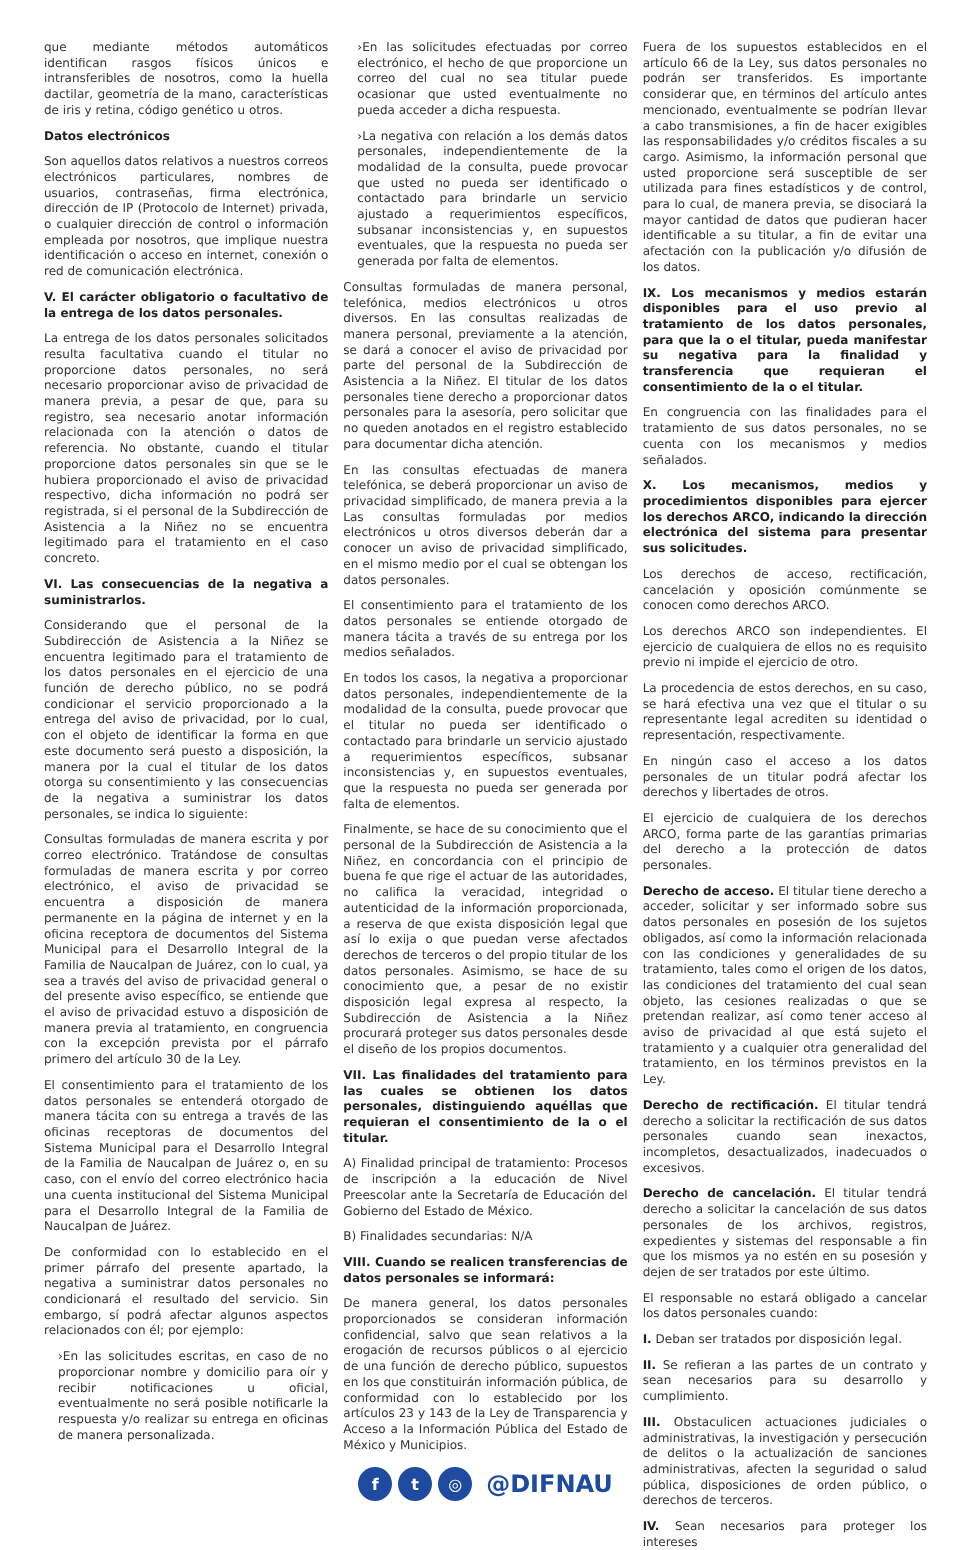que mediante métodos automáticos identifican rasgos físicos únicos e intransferibles de nosotros, como la huella dactilar, geometría de la mano, características de iris y retina, código genético u otros.
Datos electrónicos
Son aquellos datos relativos a nuestros correos electrónicos particulares, nombres de usuarios, contraseñas, firma electrónica, dirección de IP (Protocolo de Internet) privada, o cualquier dirección de control o información empleada por nosotros, que implique nuestra identificación o acceso en internet, conexión o red de comunicación electrónica.
V. El carácter obligatorio o facultativo de la entrega de los datos personales.
La entrega de los datos personales solicitados resulta facultativa cuando el titular no proporcione datos personales, no será necesario proporcionar aviso de privacidad de manera previa, a pesar de que, para su registro, sea necesario anotar información relacionada con la atención o datos de referencia. No obstante, cuando el titular proporcione datos personales sin que se le hubiera proporcionado el aviso de privacidad respectivo, dicha información no podrá ser registrada, si el personal de la Subdirección de Asistencia a la Niñez no se encuentra legitimado para el tratamiento en el caso concreto.
VI. Las consecuencias de la negativa a suministrarlos.
Considerando que el personal de la Subdirección de Asistencia a la Niñez se encuentra legitimado para el tratamiento de los datos personales en el ejercicio de una función de derecho público, no se podrá condicionar el servicio proporcionado a la entrega del aviso de privacidad, por lo cual, con el objeto de identificar la forma en que este documento será puesto a disposición, la manera por la cual el titular de los datos otorga su consentimiento y las consecuencias de la negativa a suministrar los datos personales, se indica lo siguiente:
Consultas formuladas de manera escrita y por correo electrónico. Tratándose de consultas formuladas de manera escrita y por correo electrónico, el aviso de privacidad se encuentra a disposición de manera permanente en la página de internet y en la oficina receptora de documentos del Sistema Municipal para el Desarrollo Integral de la Familia de Naucalpan de Juárez, con lo cual, ya sea a través del aviso de privacidad general o del presente aviso específico, se entiende que el aviso de privacidad estuvo a disposición de manera previa al tratamiento, en congruencia con la excepción prevista por el párrafo primero del artículo 30 de la Ley.
El consentimiento para el tratamiento de los datos personales se entenderá otorgado de manera tácita con su entrega a través de las oficinas receptoras de documentos del Sistema Municipal para el Desarrollo Integral de la Familia de Naucalpan de Juárez o, en su caso, con el envío del correo electrónico hacia una cuenta institucional del Sistema Municipal para el Desarrollo Integral de la Familia de Naucalpan de Juárez.
De conformidad con lo establecido en el primer párrafo del presente apartado, la negativa a suministrar datos personales no condicionará el resultado del servicio. Sin embargo, sí podrá afectar algunos aspectos relacionados con él; por ejemplo:
›En las solicitudes escritas, en caso de no proporcionar nombre y domicilio para oír y recibir notificaciones u oficial, eventualmente no será posible notificarle la respuesta y/o realizar su entrega en oficinas de manera personalizada.
›En las solicitudes efectuadas por correo electrónico, el hecho de que proporcione un correo del cual no sea titular puede ocasionar que usted eventualmente no pueda acceder a dicha respuesta.
›La negativa con relación a los demás datos personales, independientemente de la modalidad de la consulta, puede provocar que usted no pueda ser identificado o contactado para brindarle un servicio ajustado a requerimientos específicos, subsanar inconsistencias y, en supuestos eventuales, que la respuesta no pueda ser generada por falta de elementos.
Consultas formuladas de manera personal, telefónica, medios electrónicos u otros diversos. En las consultas realizadas de manera personal, previamente a la atención, se dará a conocer el aviso de privacidad por parte del personal de la Subdirección de Asistencia a la Niñez. El titular de los datos personales tiene derecho a proporcionar datos personales para la asesoría, pero solicitar que no queden anotados en el registro establecido para documentar dicha atención.
En las consultas efectuadas de manera telefónica, se deberá proporcionar un aviso de privacidad simplificado, de manera previa a la Las consultas formuladas por medios electrónicos u otros diversos deberán dar a conocer un aviso de privacidad simplificado, en el mismo medio por el cual se obtengan los datos personales.
El consentimiento para el tratamiento de los datos personales se entiende otorgado de manera tácita a través de su entrega por los medios señalados.
En todos los casos, la negativa a proporcionar datos personales, independientemente de la modalidad de la consulta, puede provocar que el titular no pueda ser identificado o contactado para brindarle un servicio ajustado a requerimientos específicos, subsanar inconsistencias y, en supuestos eventuales, que la respuesta no pueda ser generada por falta de elementos.
Finalmente, se hace de su conocimiento que el personal de la Subdirección de Asistencia a la Niñez, en concordancia con el principio de buena fe que rige el actuar de las autoridades, no califica la veracidad, integridad o autenticidad de la información proporcionada, a reserva de que exista disposición legal que así lo exija o que puedan verse afectados derechos de terceros o del propio titular de los datos personales. Asimismo, se hace de su conocimiento que, a pesar de no existir disposición legal expresa al respecto, la Subdirección de Asistencia a la Niñez procurará proteger sus datos personales desde el diseño de los propios documentos.
VII. Las finalidades del tratamiento para las cuales se obtienen los datos personales, distinguiendo aquéllas que requieran el consentimiento de la o el titular.
A) Finalidad principal de tratamiento: Procesos de inscripción a la educación de Nivel Preescolar ante la Secretaría de Educación del Gobierno del Estado de México.
B) Finalidades secundarias: N/A
VIII. Cuando se realicen transferencias de datos personales se informará:
De manera general, los datos personales proporcionados se consideran información confidencial, salvo que sean relativos a la erogación de recursos públicos o al ejercicio de una función de derecho público, supuestos en los que constituirán información pública, de conformidad con lo establecido por los artículos 23 y 143 de la Ley de Transparencia y Acceso a la Información Pública del Estado de México y Municipios.
ft ◎ @DIFNAU
Fuera de los supuestos establecidos en el artículo 66 de la Ley, sus datos personales no podrán ser transferidos. Es importante considerar que, en términos del artículo antes mencionado, eventualmente se podrían llevar a cabo transmisiones, a fin de hacer exigibles las responsabilidades y/o créditos fiscales a su cargo. Asimismo, la información personal que usted proporcione será susceptible de ser utilizada para fines estadísticos y de control, para lo cual, de manera previa, se disociará la mayor cantidad de datos que pudieran hacer identificable a su titular, a fin de evitar una afectación con la publicación y/o difusión de los datos.
IX. Los mecanismos y medios estarán disponibles para el uso previo al tratamiento de los datos personales, para que la o el titular, pueda manifestar su negativa para la finalidad y transferencia que requieran el consentimiento de la o el titular.
En congruencia con las finalidades para el tratamiento de sus datos personales, no se cuenta con los mecanismos y medios señalados.
X. Los mecanismos, medios y procedimientos disponibles para ejercer los derechos ARCO, indicando la dirección electrónica del sistema para presentar sus solicitudes.
Los derechos de acceso, rectificación, cancelación y oposición comúnmente se conocen como derechos ARCO.
Los derechos ARCO son independientes. El ejercicio de cualquiera de ellos no es requisito previo ni impide el ejercicio de otro.
La procedencia de estos derechos, en su caso, se hará efectiva una vez que el titular o su representante legal acrediten su identidad o representación, respectivamente.
En ningún caso el acceso a los datos personales de un titular podrá afectar los derechos y libertades de otros.
El ejercicio de cualquiera de los derechos ARCO, forma parte de las garantías primarias del derecho a la protección de datos personales.
Derecho de acceso. El titular tiene derecho a acceder, solicitar y ser informado sobre sus datos personales en posesión de los sujetos obligados, así como la información relacionada con las condiciones y generalidades de su tratamiento, tales como el origen de los datos, las condiciones del tratamiento del cual sean objeto, las cesiones realizadas o que se pretendan realizar, así como tener acceso al aviso de privacidad al que está sujeto el tratamiento y a cualquier otra generalidad del tratamiento, en los términos previstos en la Ley.
Derecho de rectificación. El titular tendrá derecho a solicitar la rectificación de sus datos personales cuando sean inexactos, incompletos, desactualizados, inadecuados o excesivos.
Derecho de cancelación. El titular tendrá derecho a solicitar la cancelación de sus datos personales de los archivos, registros, expedientes y sistemas del responsable a fin que los mismos ya no estén en su posesión y dejen de ser tratados por este último.
El responsable no estará obligado a cancelar los datos personales cuando:
I. Deban ser tratados por disposición legal.
II. Se refieran a las partes de un contrato y sean necesarios para su desarrollo y cumplimiento.
III. Obstaculicen actuaciones judiciales o administrativas, la investigación y persecución de delitos o la actualización de sanciones administrativas, afecten la seguridad o salud pública, disposiciones de orden público, o derechos de terceros.
IV. Sean necesarios para proteger los intereses